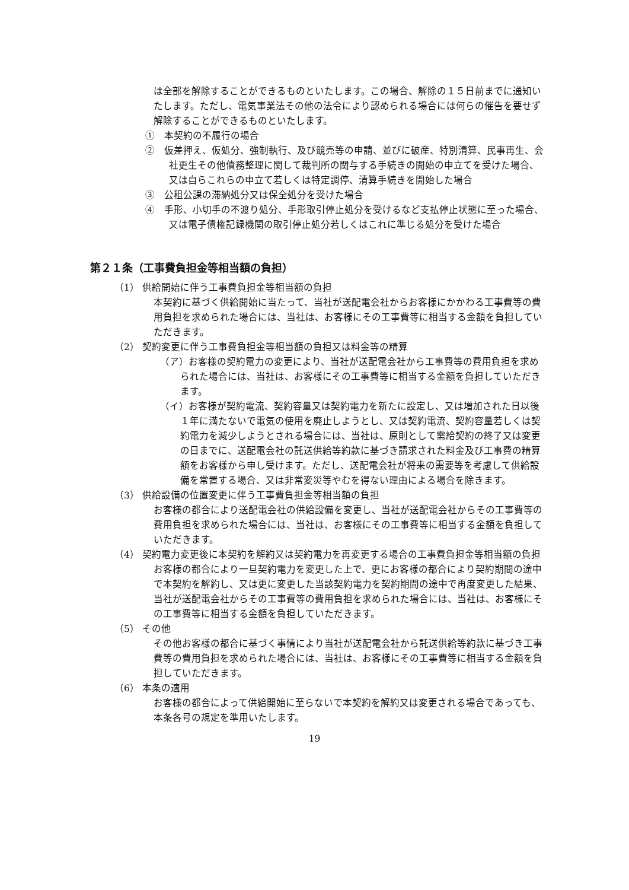は全部を解除することができるものといたします。この場合、解除の１５日前までに通知いたします。ただし、電気事業法その他の法令により認められる場合には何らの催告を要せず解除することができるものといたします。
①　本契約の不履行の場合
②　仮差押え、仮処分、強制執行、及び競売等の申請、並びに破産、特別清算、民事再生、会社更生その他債務整理に関して裁判所の関与する手続きの開始の申立てを受けた場合、又は自らこれらの申立て若しくは特定調停、清算手続きを開始した場合
③　公租公課の滞納処分又は保全処分を受けた場合
④　手形、小切手の不渡り処分、手形取引停止処分を受けるなど支払停止状態に至った場合、又は電子債権記録機関の取引停止処分若しくはこれに準じる処分を受けた場合
第２１条（工事費負担金等相当額の負担）
（1） 供給開始に伴う工事費負担金等相当額の負担
本契約に基づく供給開始に当たって、当社が送配電会社からお客様にかかわる工事費等の費用負担を求められた場合には、当社は、お客様にその工事費等に相当する金額を負担していただきます。
（2） 契約変更に伴う工事費負担金等相当額の負担又は料金等の精算
（ア）お客様の契約電力の変更により、当社が送配電会社から工事費等の費用負担を求められた場合には、当社は、お客様にその工事費等に相当する金額を負担していただきます。
（イ）お客様が契約電流、契約容量又は契約電力を新たに設定し、又は増加された日以後１年に満たないで電気の使用を廃止しようとし、又は契約電流、契約容量若しくは契約電力を減少しようとされる場合には、当社は、原則として需給契約の終了又は変更の日までに、送配電会社の託送供給等約款に基づき請求された料金及び工事費の精算額をお客様から申し受けます。ただし、送配電会社が将来の需要等を考慮して供給設備を常置する場合、又は非常変災等やむを得ない理由による場合を除きます。
（3） 供給設備の位置変更に伴う工事費負担金等相当額の負担
お客様の都合により送配電会社の供給設備を変更し、当社が送配電会社からその工事費等の費用負担を求められた場合には、当社は、お客様にその工事費等に相当する金額を負担していただきます。
（4） 契約電力変更後に本契約を解約又は契約電力を再変更する場合の工事費負担金等相当額の負担
お客様の都合により一旦契約電力を変更した上で、更にお客様の都合により契約期間の途中で本契約を解約し、又は更に変更した当該契約電力を契約期間の途中で再度変更した結果、当社が送配電会社からその工事費等の費用負担を求められた場合には、当社は、お客様にその工事費等に相当する金額を負担していただきます。
（5） その他
その他お客様の都合に基づく事情により当社が送配電会社から託送供給等約款に基づき工事費等の費用負担を求められた場合には、当社は、お客様にその工事費等に相当する金額を負担していただきます。
（6） 本条の適用
お客様の都合によって供給開始に至らないで本契約を解約又は変更される場合であっても、本条各号の規定を準用いたします。
19